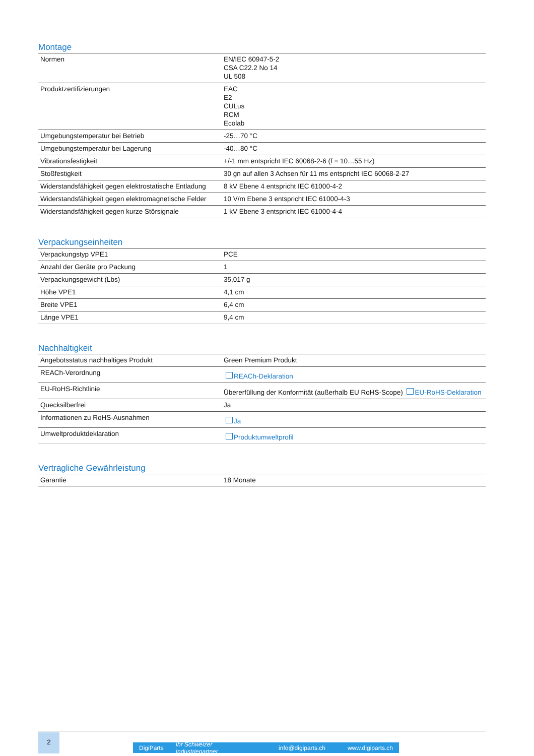Montage
| Normen | EN/IEC 60947-5-2 CSA C22.2 No 14 UL 508 |
| Produktzertifizierungen | EAC E2 CULus RCM Ecolab |
| Umgebungstemperatur bei Betrieb | -25…70 °C |
| Umgebungstemperatur bei Lagerung | -40…80 °C |
| Vibrationsfestigkeit | +/-1 mm entspricht IEC 60068-2-6 (f = 10…55 Hz) |
| Stoßfestigkeit | 30 gn auf allen 3 Achsen für 11 ms entspricht IEC 60068-2-27 |
| Widerstandsfähigkeit gegen elektrostatische Entladung | 8 kV Ebene 4 entspricht IEC 61000-4-2 |
| Widerstandsfähigkeit gegen elektromagnetische Felder | 10 V/m Ebene 3 entspricht IEC 61000-4-3 |
| Widerstandsfähigkeit gegen kurze Störsignale | 1 kV Ebene 3 entspricht IEC 61000-4-4 |
Verpackungseinheiten
| Verpackungstyp VPE1 | PCE |
| Anzahl der Geräte pro Packung | 1 |
| Verpackungsgewicht (Lbs) | 35,017 g |
| Höhe VPE1 | 4,1 cm |
| Breite VPE1 | 6,4 cm |
| Länge VPE1 | 9,4 cm |
Nachhaltigkeit
| Angebotsstatus nachhaltiges Produkt | Green Premium Produkt |
| REACh-Verordnung | REACh-Deklaration |
| EU-RoHS-Richtlinie | Übererfüllung der Konformität (außerhalb EU RoHS-Scope) EU-RoHS-Deklaration |
| Quecksilberfrei | Ja |
| Informationen zu RoHS-Ausnahmen | Ja |
| Umweltproduktdeklaration | Produktumweltprofil |
Vertragliche Gewährleistung
| Garantie | 18 Monate |
2
DigiParts Ihr Schweizer Industriepartner info@digiparts.ch www.digiparts.ch